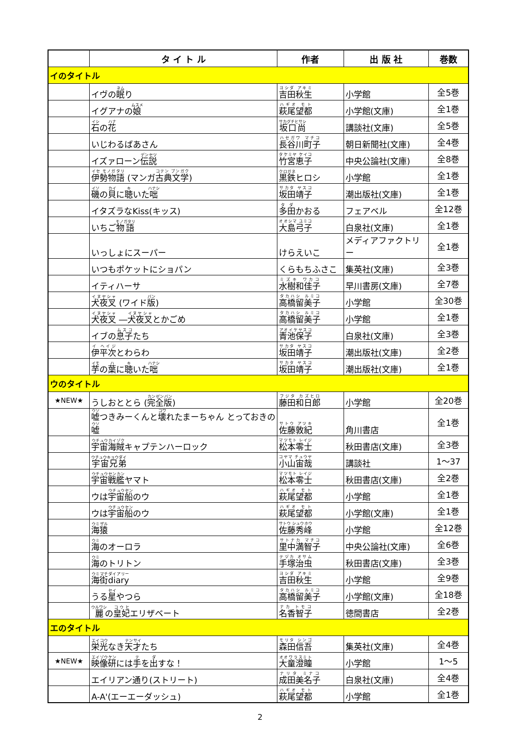| | タ イ ト ル | 作者 | 出 版 社 | 巻数 |
| --- | --- | --- | --- | --- |
| イのタイトル | | | | |
| | イヴの 眠 り | 吉田秋生 | 小学館 | 全5巻 |
| | イグアナの 娘 | 萩尾望都 | 小学館(文庫) | 全1巻 |
| | 石 の 花 | 坂口尚 | 講談社(文庫) | 全5巻 |
| | いじわるばあさん | 長谷川町子 | 朝日新聞社(文庫) | 全4巻 |
| | イズァローン 伝説 | 竹宮恵子 | 中央公論社(文庫) | 全8巻 |
| | 伊勢物語 (マンガ 古典文学 ) | 黒鉄 ヒロシ | 小学館 | 全1巻 |
| | 磯 の 貝 に 聴 いた 咄 | 坂田靖子 | 潮出版社(文庫) | 全1巻 |
| | イタズラなKiss(キッス) | 多田 かおる | フェアベル | 全12巻 |
| | いちご 物語 | 大島弓子 | 白泉社(文庫) | 全1巻 |
| | いっしょにスーパー | けらえいこ | メディアファクトリー | 全1巻 |
| | いつもポケットにショパン | くらもちふさこ | 集英社(文庫) | 全3巻 |
| | イティハーサ | 水樹和佳子 | 早川書房(文庫) | 全7巻 |
| | 犬夜叉 (ワイド 版 ) | 高橋留美子 | 小学館 | 全30巻 |
| | 犬夜叉 ― 犬夜叉 とかごめ | 高橋留美子 | 小学館 | 全1巻 |
| | イブの 息子 たち | 青池保子 | 白泉社(文庫) | 全3巻 |
| | 伊平次 とわらわ | 坂田靖子 | 潮出版社(文庫) | 全2巻 |
| | 芋 の 葉 に 聴 いた 咄 | 坂田靖子 | 潮出版社(文庫) | 全1巻 |
| ウのタイトル | | | | |
| ★NEW★ | うしおととら ( 完全版 ) | 藤田和日郎 | 小学館 | 全20巻 |
| | 嘘 つきみーくんと 壊 れたまーちゃん とっておきの 嘘 | 佐藤敦紀 | 角川書店 | 全1巻 |
| | 宇宙海賊 キャプテンハーロック | 松本零士 | 秋田書店(文庫) | 全3巻 |
| | 宇宙兄弟 | 小山宙哉 | 講談社 | 1～37 |
| | 宇宙戦艦 ヤマト | 松本零士 | 秋田書店(文庫) | 全2巻 |
| | ウは 宇宙船 のウ | 萩尾望都 | 小学館 | 全1巻 |
| | ウは 宇宙船 のウ | 萩尾望都 | 小学館(文庫) | 全1巻 |
| | 海猿 | 佐藤秀峰 | 小学館 | 全12巻 |
| | 海 のオーロラ | 里中満智子 | 中央公論社(文庫) | 全6巻 |
| | 海 のトリトン | 手塚治虫 | 秋田書店(文庫) | 全3巻 |
| | 海街diary | 吉田秋生 | 小学館 | 全9巻 |
| | うる 星 やつら | 高橋留美子 | 小学館(文庫) | 全18巻 |
| | 麗 の 皇妃 エリザベート | 名香智子 | 徳間書店 | 全2巻 |
| エのタイトル | | | | |
| | 栄光 なき 天才 たち | 森田信吾 | 集英社(文庫) | 全4巻 |
| ★NEW★ | 映像研 には 手 を 出 すな！ | 大童澄瞳 | 小学館 | 1～5 |
| | エイリアン通り(ストリート) | 成田美名子 | 白泉社(文庫) | 全4巻 |
| | A-A'(エーエーダッシュ) | 萩尾望都 | 小学館 | 全1巻 |
2